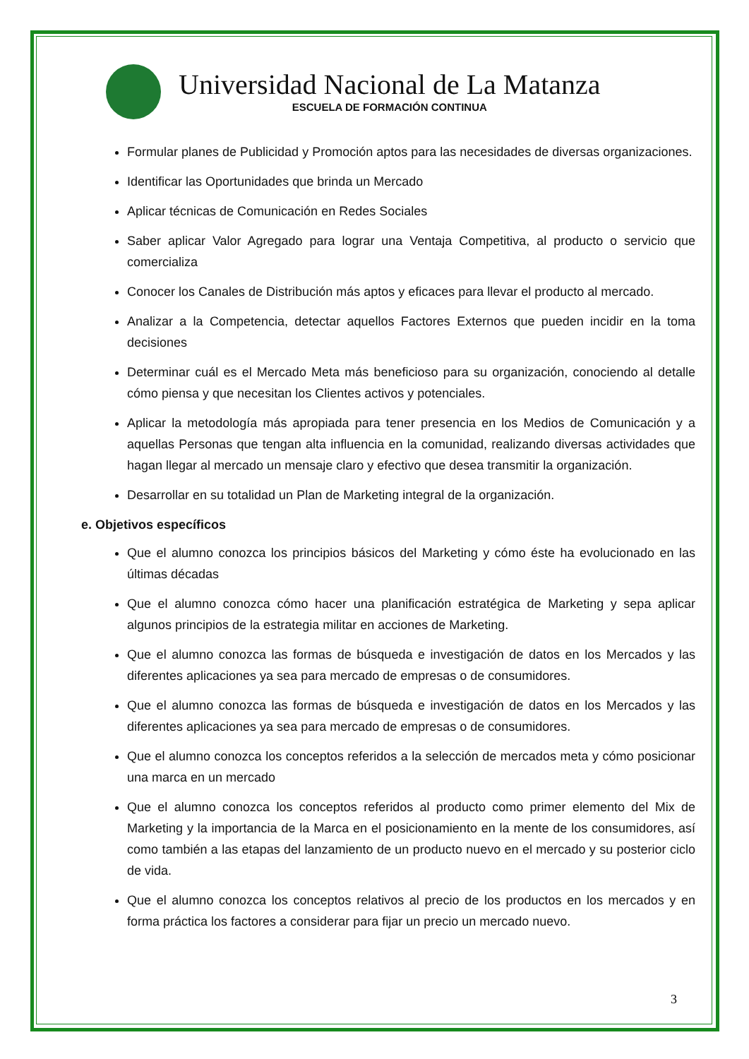Universidad Nacional de La Matanza
ESCUELA DE FORMACIÓN CONTINUA
Formular planes de Publicidad y Promoción aptos para las necesidades de diversas organizaciones.
Identificar las Oportunidades que brinda un Mercado
Aplicar técnicas de Comunicación en Redes Sociales
Saber aplicar Valor Agregado para lograr una Ventaja Competitiva, al producto o servicio que comercializa
Conocer los Canales de Distribución más aptos y eficaces para llevar el producto al mercado.
Analizar a la Competencia, detectar aquellos Factores Externos que pueden incidir en la toma decisiones
Determinar cuál es el Mercado Meta más beneficioso para su organización, conociendo al detalle cómo piensa y que necesitan los Clientes activos y potenciales.
Aplicar la metodología más apropiada para tener presencia en los Medios de Comunicación y a aquellas Personas que tengan alta influencia en la comunidad, realizando diversas actividades que hagan llegar al mercado un mensaje claro y efectivo que desea transmitir la organización.
Desarrollar en su totalidad un Plan de Marketing integral de la organización.
e. Objetivos específicos
Que el alumno conozca los principios básicos del Marketing y cómo éste ha evolucionado en las últimas décadas
Que el alumno conozca cómo hacer una planificación estratégica de Marketing y sepa aplicar algunos principios de la estrategia militar en acciones de Marketing.
Que el alumno conozca las formas de búsqueda e investigación de datos en los Mercados y las diferentes aplicaciones ya sea para mercado de empresas o de consumidores.
Que el alumno conozca las formas de búsqueda e investigación de datos en los Mercados y las diferentes aplicaciones ya sea para mercado de empresas o de consumidores.
Que el alumno conozca los conceptos referidos a la selección de mercados meta y cómo posicionar una marca en un mercado
Que el alumno conozca los conceptos referidos al producto como primer elemento del Mix de Marketing y la importancia de la Marca en el posicionamiento en la mente de los consumidores, así como también a las etapas del lanzamiento de un producto nuevo en el mercado y su posterior ciclo de vida.
Que el alumno conozca los conceptos relativos al precio de los productos en los mercados y en forma práctica los factores a considerar para fijar un precio un mercado nuevo.
3